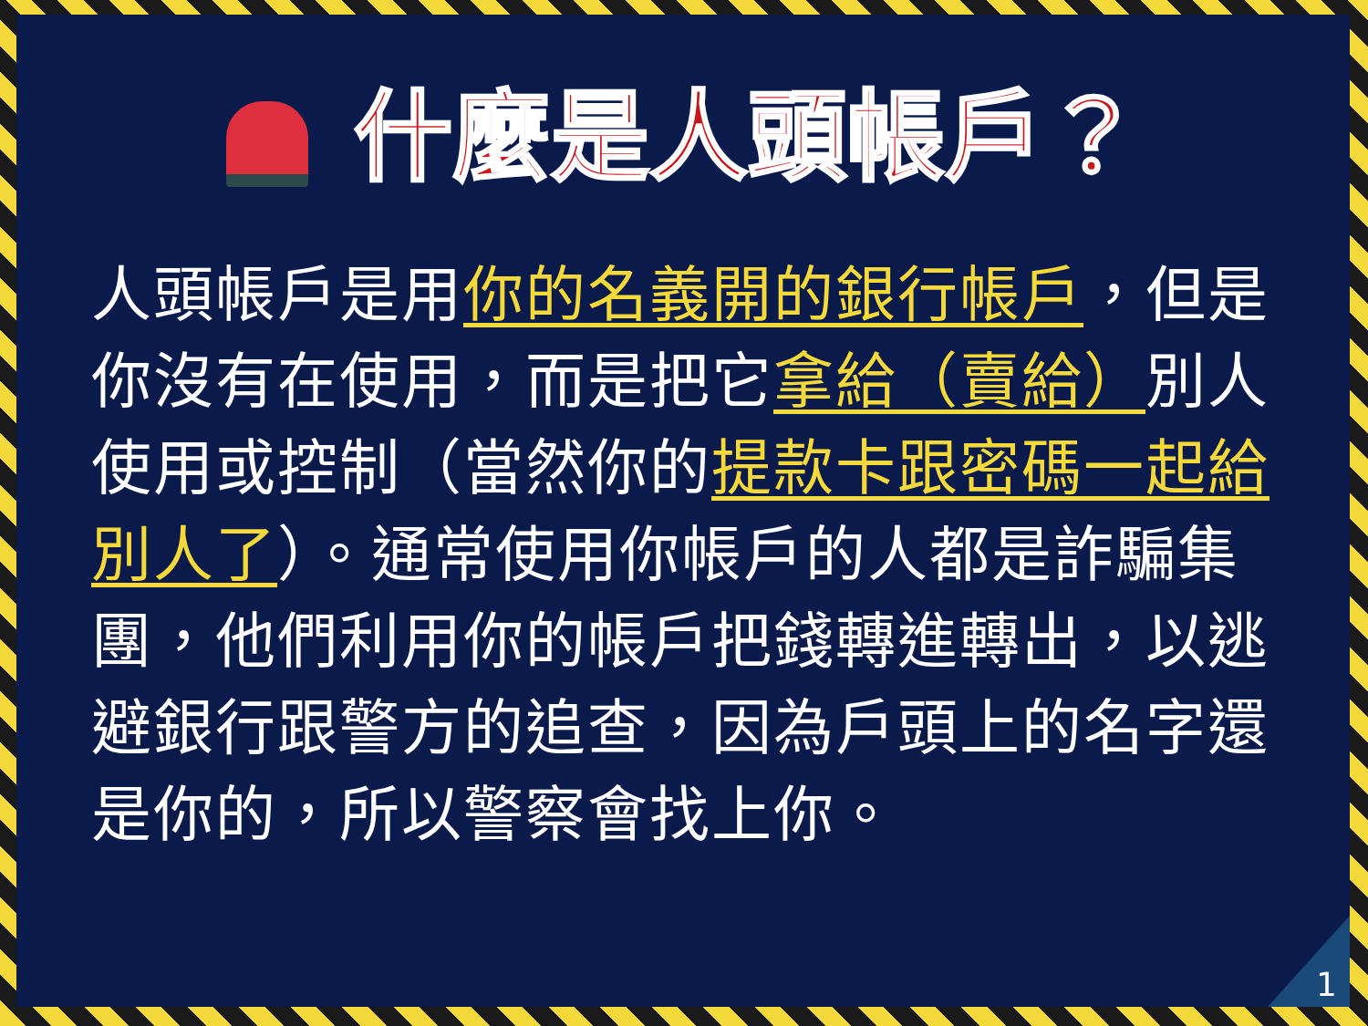什麼是人頭帳戶？
人頭帳戶是用你的名義開的銀行帳戶，但是你沒有在使用，而是把它拿給（賣給）別人使用或控制（當然你的提款卡跟密碼一起給別人了）。通常使用你帳戶的人都是詐騙集團，他們利用你的帳戶把錢轉進轉出，以逃避銀行跟警方的追查，因為戶頭上的名字還是你的，所以警察會找上你。
1